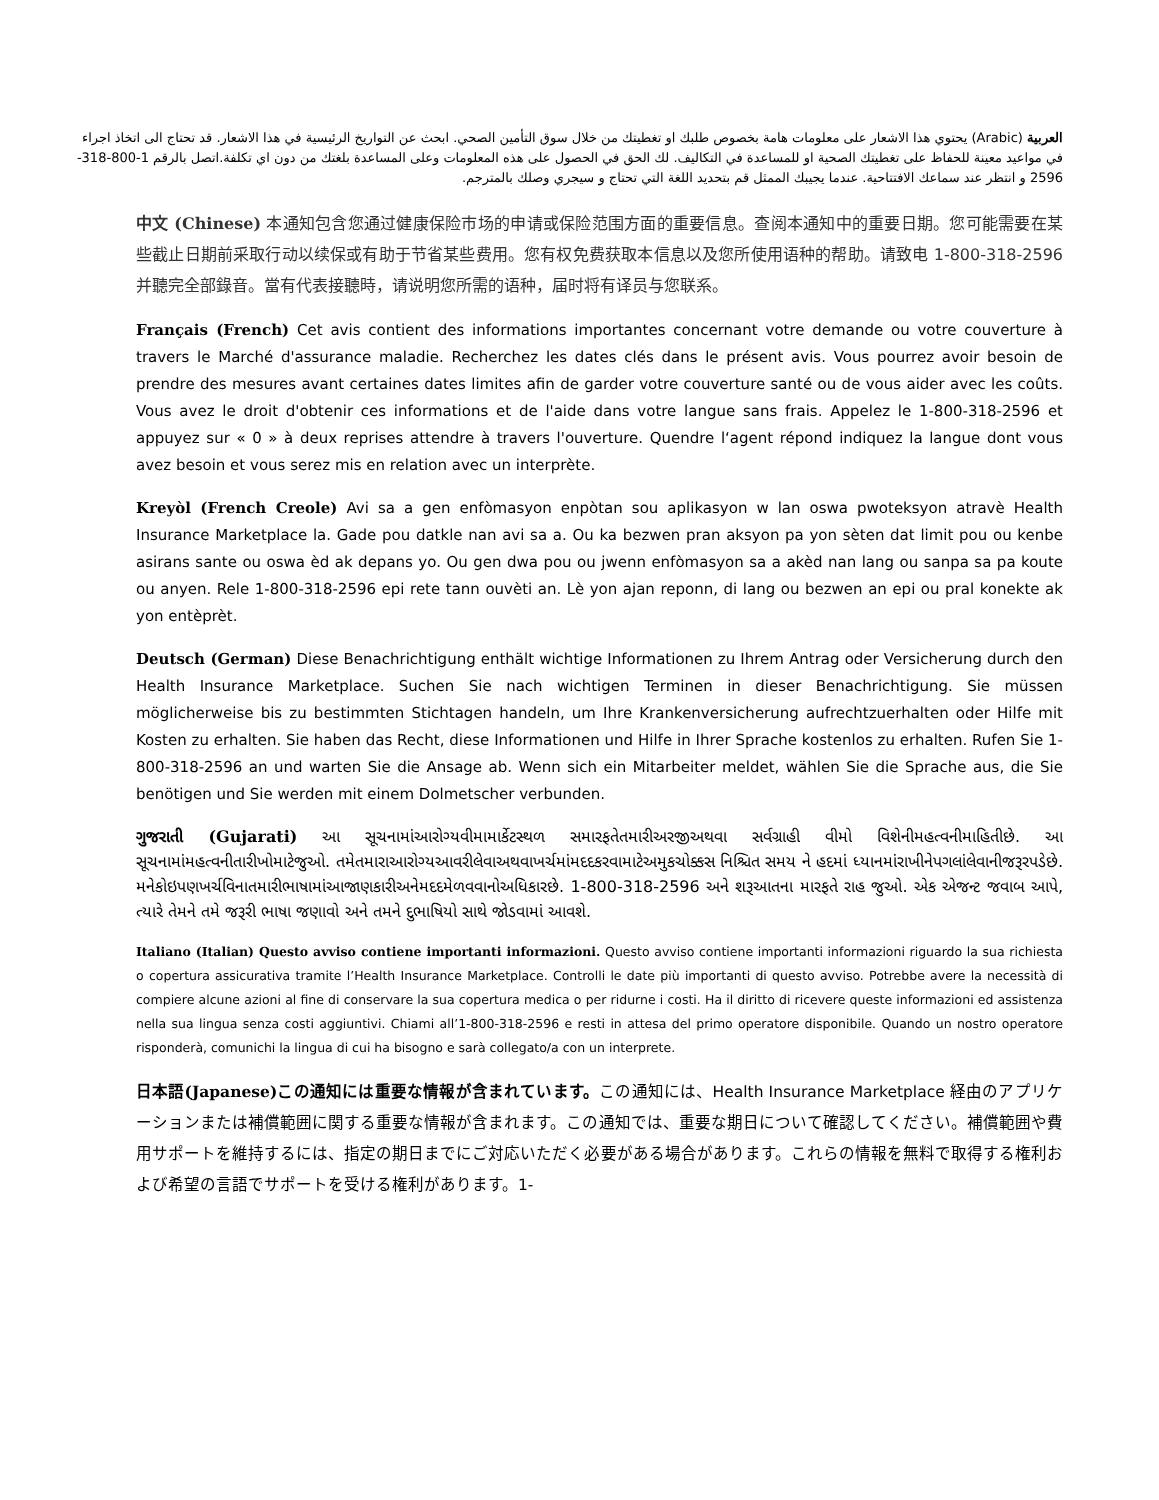العربية (Arabic) يحتوي هذا الاشعار على معلومات هامة بخصوص طلبك او تغطيتك من خلال سوق التأمين الصحي. ابحث عن التواريخ الرئيسية في هذا الاشعار. قد تحتاج الى اتخاذ اجراء في مواعيد معينة للحفاظ على تغطيتك الصحية او للمساعدة في التكاليف. لك الحق في الحصول على هذه المعلومات وعلى المساعدة بلغتك من دون اي تكلفة.اتصل بالرقم 1-800-318-2596 و انتظر عند سماعك الافتتاحية. عندما يجيبك الممثل قم بتحديد اللغة التي تحتاج و سيجري وصلك بالمترجم.
中文 (Chinese) 本通知包含您通过健康保险市场的申请或保险范围方面的重要信息。查阅本通知中的重要日期。您可能需要在某些截止日期前采取行动以续保或有助于节省某些费用。您有权免费获取本信息以及您所使用语种的帮助。请致电 1-800-318-2596 并聽完全部錄音。當有代表接聽時，请说明您所需的语种，届时将有译员与您联系。
Français (French) Cet avis contient des informations importantes concernant votre demande ou votre couverture à travers le Marché d'assurance maladie. Recherchez les dates clés dans le présent avis. Vous pourrez avoir besoin de prendre des mesures avant certaines dates limites afin de garder votre couverture santé ou de vous aider avec les coûts. Vous avez le droit d'obtenir ces informations et de l'aide dans votre langue sans frais. Appelez le 1-800-318-2596 et appuyez sur « 0 » à deux reprises attendre à travers l'ouverture. Quendre l‘agent répond indiquez la langue dont vous avez besoin et vous serez mis en relation avec un interprète.
Kreyòl (French Creole) Avi sa a gen enfòmasyon enpòtan sou aplikasyon w lan oswa pwoteksyon atravè Health Insurance Marketplace la. Gade pou datkle nan avi sa a. Ou ka bezwen pran aksyon pa yon sèten dat limit pou ou kenbe asirans sante ou oswa èd ak depans yo. Ou gen dwa pou ou jwenn enfòmasyon sa a akèd nan lang ou sanpa sa pa koute ou anyen. Rele 1-800-318-2596 epi rete tann ouvèti an. Lè yon ajan reponn, di lang ou bezwen an epi ou pral konekte ak yon entèprèt.
Deutsch (German) Diese Benachrichtigung enthält wichtige Informationen zu Ihrem Antrag oder Versicherung durch den Health Insurance Marketplace. Suchen Sie nach wichtigen Terminen in dieser Benachrichtigung. Sie müssen möglicherweise bis zu bestimmten Stichtagen handeln, um Ihre Krankenversicherung aufrechtzuerhalten oder Hilfe mit Kosten zu erhalten. Sie haben das Recht, diese Informationen und Hilfe in Ihrer Sprache kostenlos zu erhalten. Rufen Sie 1-800-318-2596 an und warten Sie die Ansage ab. Wenn sich ein Mitarbeiter meldet, wählen Sie die Sprache aus, die Sie benötigen und Sie werden mit einem Dolmetscher verbunden.
ગુજરાતી (Gujarati) આ સૂચનામાંઆરોગ્યવીમામાર્કેટસ્થળ સમારફતેતમારીઅરજીઅથવા સર્વગ્રાહી વીમો વિશેનીમહત્વનીમાહિતીછે. આ સૂચનામાંમહત્વનીતારીખોમાટેજુઓ. તમેતમારાઆરોગ્યઆવરીલેવાઅથવાખર્ચમાંમદદકરવામાટેઅમુકચોક્કસ નિશ્ચિત સમય ને હદમાં ધ્યાનમાંરાખીનેપગલાંલેવાનીજરૂરપડેછે. મનેકોઇપણખર્ચવિનાતમારીભાષામાંઆજાણકારીઅનેમદદમેળવવાનોઅધિકારછે. 1-800-318-2596 અને શરૂઆતના મારફતે રાહ જુઓ. એક એજન્ટ જવાબ આપે, ત્યારે તેમને તમે જરૂરી ભાષા જણાવો અને તમને દુભાષિયો સાથે જોડવામાં આવશે.
Italiano (Italian) Questo avviso contiene importanti informazioni. Questo avviso contiene importanti informazioni riguardo la sua richiesta o copertura assicurativa tramite l’Health Insurance Marketplace. Controlli le date più importanti di questo avviso. Potrebbe avere la necessità di compiere alcune azioni al fine di conservare la sua copertura medica o per ridurne i costi. Ha il diritto di ricevere queste informazioni ed assistenza nella sua lingua senza costi aggiuntivi. Chiami all’1-800-318-2596 e resti in attesa del primo operatore disponibile. Quando un nostro operatore risponderà, comunichi la lingua di cui ha bisogno e sarà collegato/a con un interprete.
日本語(Japanese)この通知には重要な情報が含まれています。この通知には、Health Insurance Marketplace 経由のアプリケーションまたは補償範囲に関する重要な情報が含まれます。この通知では、重要な期日について確認してください。補償範囲や費用サポートを維持するには、指定の期日までにご対応いただく必要がある場合があります。これらの情報を無料で取得する権利および希望の言語でサポートを受ける権利があります。1-